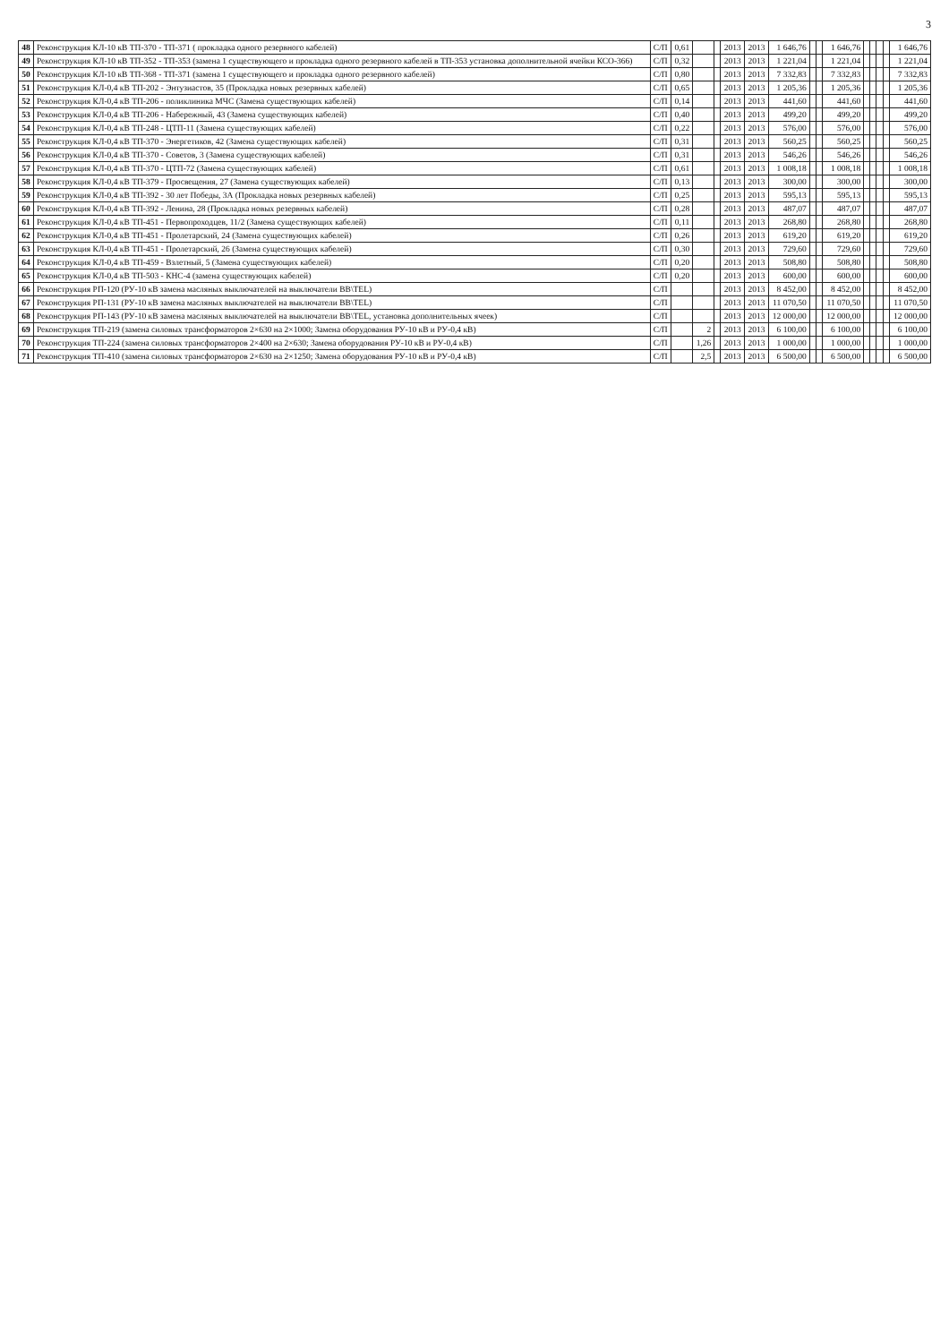3
| 48 | Реконструкция КЛ-10 кВ ТП-370 - ТП-371 ( прокладка одного резервного кабелей) | С/П | 0,61 | | | 2013 | 2013 | 1 646,76 | | | 1 646,76 | | | | | 1 646,76 |
| 49 | Реконструкция КЛ-10 кВ ТП-352 - ТП-353 (замена 1 существующего и прокладка одного резервного кабелей в ТП-353 установка дополнительной ячейки КСО-366) | С/П | 0,32 | | | 2013 | 2013 | 1 221,04 | | | 1 221,04 | | | | | 1 221,04 |
| 50 | Реконструкция КЛ-10 кВ ТП-368 - ТП-371 (замена 1 существующего и прокладка одного резервного кабелей) | С/П | 0,80 | | | 2013 | 2013 | 7 332,83 | | | 7 332,83 | | | | | 7 332,83 |
| 51 | Реконструкция КЛ-0,4 кВ ТП-202 - Энтузиастов, 35 (Прокладка новых резервных кабелей) | С/П | 0,65 | | | 2013 | 2013 | 1 205,36 | | | 1 205,36 | | | | | 1 205,36 |
| 52 | Реконструкция КЛ-0,4 кВ ТП-206 - поликлиника МЧС (Замена существующих кабелей) | С/П | 0,14 | | | 2013 | 2013 | 441,60 | | | 441,60 | | | | | 441,60 |
| 53 | Реконструкция КЛ-0,4 кВ ТП-206 - Набережный, 43 (Замена существующих кабелей) | С/П | 0,40 | | | 2013 | 2013 | 499,20 | | | 499,20 | | | | | 499,20 |
| 54 | Реконструкция КЛ-0,4 кВ ТП-248 - ЦТП-11 (Замена существующих кабелей) | С/П | 0,22 | | | 2013 | 2013 | 576,00 | | | 576,00 | | | | | 576,00 |
| 55 | Реконструкция КЛ-0,4 кВ ТП-370 - Энергетиков, 42 (Замена существующих кабелей) | С/П | 0,31 | | | 2013 | 2013 | 560,25 | | | 560,25 | | | | | 560,25 |
| 56 | Реконструкция КЛ-0,4 кВ ТП-370 - Советов, 3 (Замена существующих кабелей) | С/П | 0,31 | | | 2013 | 2013 | 546,26 | | | 546,26 | | | | | 546,26 |
| 57 | Реконструкция КЛ-0,4 кВ ТП-370 - ЦТП-72 (Замена существующих кабелей) | С/П | 0,61 | | | 2013 | 2013 | 1 008,18 | | | 1 008,18 | | | | | 1 008,18 |
| 58 | Реконструкция КЛ-0,4 кВ ТП-379 - Просвещения, 27 (Замена существующих кабелей) | С/П | 0,13 | | | 2013 | 2013 | 300,00 | | | 300,00 | | | | | 300,00 |
| 59 | Реконструкция КЛ-0,4 кВ ТП-392 - 30 лет Победы, 3А (Прокладка новых резервных кабелей) | С/П | 0,25 | | | 2013 | 2013 | 595,13 | | | 595,13 | | | | | 595,13 |
| 60 | Реконструкция КЛ-0,4 кВ ТП-392 - Ленина, 28 (Прокладка новых резервных кабелей) | С/П | 0,28 | | | 2013 | 2013 | 487,07 | | | 487,07 | | | | | 487,07 |
| 61 | Реконструкция КЛ-0,4 кВ ТП-451 - Первопроходцев, 11/2 (Замена существующих кабелей) | С/П | 0,11 | | | 2013 | 2013 | 268,80 | | | 268,80 | | | | | 268,80 |
| 62 | Реконструкция КЛ-0,4 кВ ТП-451 - Пролетарский, 24 (Замена существующих кабелей) | С/П | 0,26 | | | 2013 | 2013 | 619,20 | | | 619,20 | | | | | 619,20 |
| 63 | Реконструкция КЛ-0,4 кВ ТП-451 - Пролетарский, 26 (Замена существующих кабелей) | С/П | 0,30 | | | 2013 | 2013 | 729,60 | | | 729,60 | | | | | 729,60 |
| 64 | Реконструкция КЛ-0,4 кВ ТП-459 - Взлетный, 5 (Замена существующих кабелей) | С/П | 0,20 | | | 2013 | 2013 | 508,80 | | | 508,80 | | | | | 508,80 |
| 65 | Реконструкция КЛ-0,4 кВ ТП-503 - КНС-4 (замена существующих кабелей) | С/П | 0,20 | | | 2013 | 2013 | 600,00 | | | 600,00 | | | | | 600,00 |
| 66 | Реконструкция РП-120 (РУ-10 кВ замена масляных выключателей на выключатели BB\TEL) | С/П | | | | 2013 | 2013 | 8 452,00 | | | 8 452,00 | | | | | 8 452,00 |
| 67 | Реконструкция РП-131 (РУ-10 кВ замена масляных выключателей на выключатели BB\TEL) | С/П | | | | 2013 | 2013 | 11 070,50 | | | 11 070,50 | | | | | 11 070,50 |
| 68 | Реконструкция РП-143 (РУ-10 кВ замена масляных выключателей на выключатели BB\TEL, установка дополнительных ячеек) | С/П | | | | 2013 | 2013 | 12 000,00 | | | 12 000,00 | | | | | 12 000,00 |
| 69 | Реконструкция ТП-219 (замена силовых трансформаторов 2×630 на 2×1000; Замена оборудования РУ-10 кВ и РУ-0,4 кВ) | С/П | | 2 | | 2013 | 2013 | 6 100,00 | | | 6 100,00 | | | | | 6 100,00 |
| 70 | Реконструкция ТП-224 (замена силовых трансформаторов 2×400 на 2×630; Замена оборудования РУ-10 кВ и РУ-0,4 кВ) | С/П | | 1,26 | | 2013 | 2013 | 1 000,00 | | | 1 000,00 | | | | | 1 000,00 |
| 71 | Реконструкция ТП-410 (замена силовых трансформаторов 2×630 на 2×1250; Замена оборудования РУ-10 кВ и РУ-0,4 кВ) | С/П | | 2,5 | | 2013 | 2013 | 6 500,00 | | | 6 500,00 | | | | | 6 500,00 |